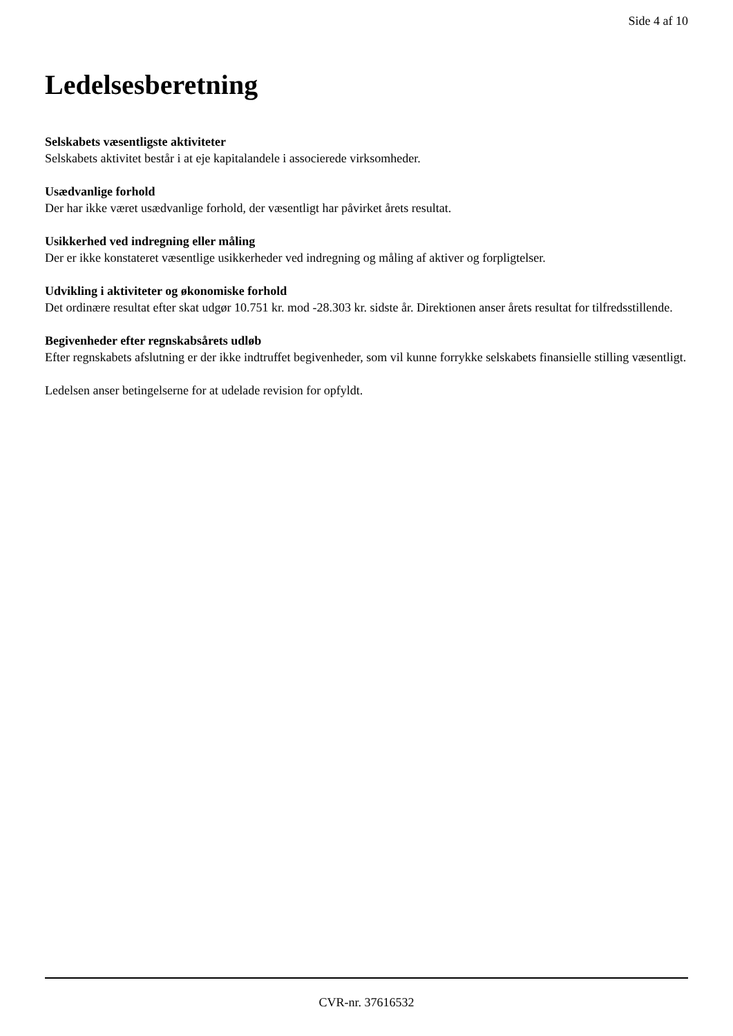Side 4 af 10
Ledelsesberetning
Selskabets væsentligste aktiviteter
Selskabets aktivitet består i at eje kapitalandele i associerede virksomheder.
Usædvanlige forhold
Der har ikke været usædvanlige forhold, der væsentligt har påvirket årets resultat.
Usikkerhed ved indregning eller måling
Der er ikke konstateret væsentlige usikkerheder ved indregning og måling af aktiver og forpligtelser.
Udvikling i aktiviteter og økonomiske forhold
Det ordinære resultat efter skat udgør 10.751 kr. mod -28.303 kr. sidste år. Direktionen anser årets resultat for tilfredsstillende.
Begivenheder efter regnskabsårets udløb
Efter regnskabets afslutning er der ikke indtruffet begivenheder, som vil kunne forrykke selskabets finansielle stilling væsentligt.
Ledelsen anser betingelserne for at udelade revision for opfyldt.
CVR-nr. 37616532